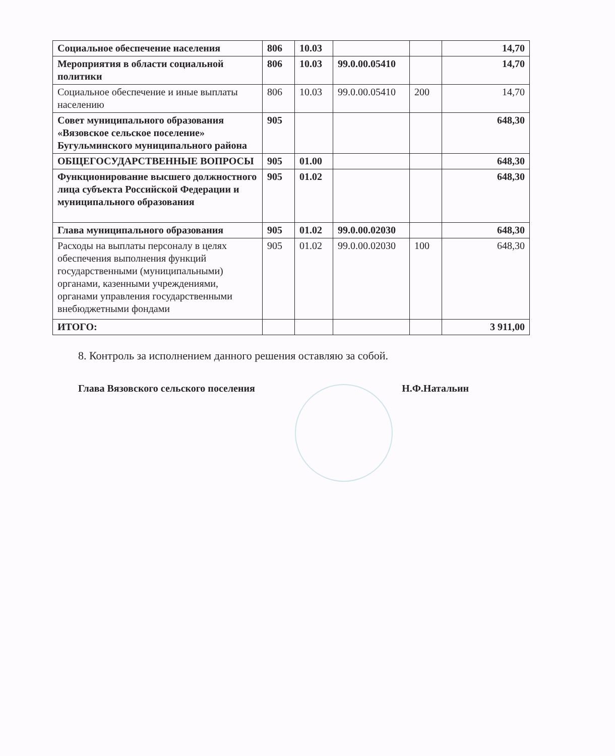| Социальное обеспечение населения | 806 | 10.03 | | | 14,70 |
| Мероприятия в области социальной политики | 806 | 10.03 | 99.0.00.05410 | | 14,70 |
| Социальное обеспечение и иные выплаты населению | 806 | 10.03 | 99.0.00.05410 | 200 | 14,70 |
| Совет муниципального образования «Вязовское сельское поселение» Бугульминского муниципального района | 905 | | | | 648,30 |
| ОБЩЕГОСУДАРСТВЕННЫЕ ВОПРОСЫ | 905 | 01.00 | | | 648,30 |
| Функционирование высшего должностного лица субъекта Российской Федерации и муниципального образования | 905 | 01.02 | | | 648,30 |
| Глава муниципального образования | 905 | 01.02 | 99.0.00.02030 | | 648,30 |
| Расходы на выплаты персоналу в целях обеспечения выполнения функций государственными (муниципальными) органами, казенными учреждениями, органами управления государственными внебюджетными фондами | 905 | 01.02 | 99.0.00.02030 | 100 | 648,30 |
| ИТОГО: | | | | | 3 911,00 |
8. Контроль за исполнением данного решения оставляю за собой.
Глава Вязовского сельского поселения Н.Ф.Натальин